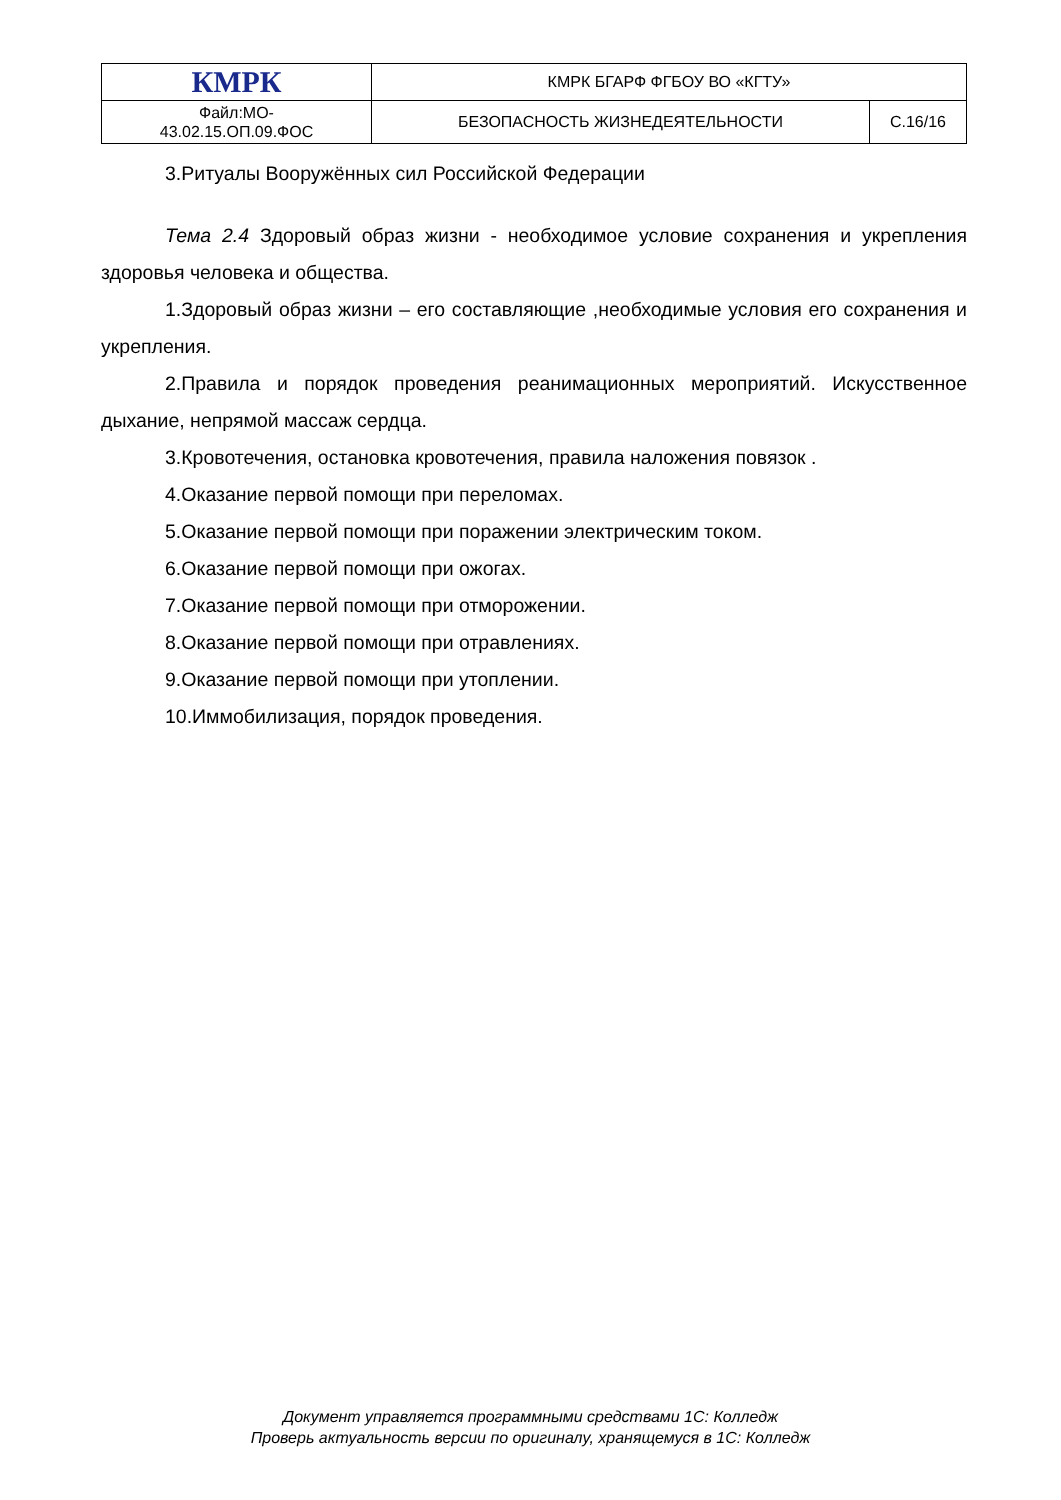| КМРК | КМРК БГАРФ ФГБОУ ВО «КГТУ» | |
| Файл:МО- 43.02.15.ОП.09.ФОС | БЕЗОПАСНОСТЬ ЖИЗНЕДЕЯТЕЛЬНОСТИ | С.16/16 |
3.Ритуалы Вооружённых сил Российской Федерации
Тема 2.4 Здоровый образ жизни - необходимое условие сохранения и укрепления здоровья человека и общества.
1.Здоровый образ жизни – его составляющие ,необходимые условия его сохранения и укрепления.
2.Правила и порядок проведения реанимационных мероприятий. Искусственное дыхание, непрямой массаж сердца.
3.Кровотечения, остановка кровотечения, правила наложения повязок .
4.Оказание первой помощи при переломах.
5.Оказание первой помощи при поражении электрическим током.
6.Оказание первой помощи при ожогах.
7.Оказание первой помощи при отморожении.
8.Оказание первой помощи при отравлениях.
9.Оказание первой помощи при утоплении.
10.Иммобилизация, порядок проведения.
Документ управляется программными средствами 1С: Колледж
Проверь актуальность версии по оригиналу, хранящемуся в 1С: Колледж